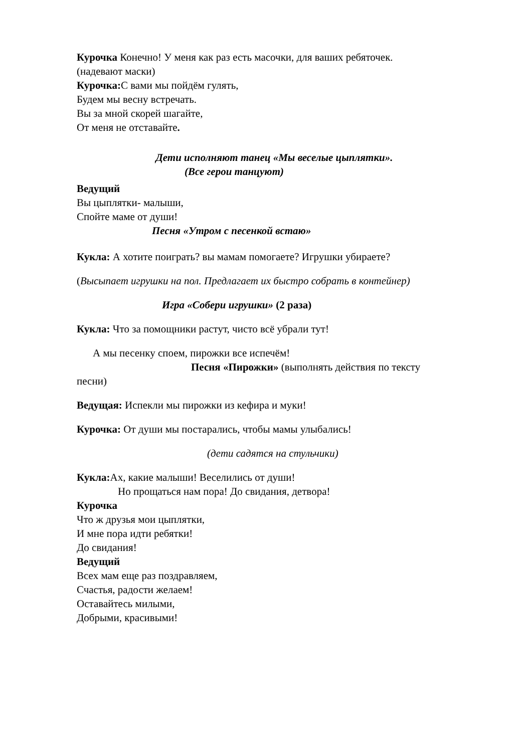Курочка Конечно! У меня как раз есть масочки, для ваших ребяточек.
(надевают маски)
Курочка: С вами мы пойдём гулять,
Будем мы весну встречать.
Вы за мной скорей шагайте,
От меня не отставайте.
Дети исполняют танец «Мы веселые цыплятки».
(Все герои танцуют)
Ведущий
Вы цыплятки- малыши,
Спойте маме от души!
Песня «Утром с песенкой встаю»
Кукла: А хотите поиграть? вы мамам помогаете? Игрушки убираете?
(Высыпает игрушки на пол. Предлагает их быстро собрать в контейнер)
Игра «Собери игрушки» (2 раза)
Кукла: Что за помощники растут, чисто всё убрали тут!
А мы песенку споем, пирожки все испечём!
Песня «Пирожки» (выполнять действия по тексту
песни)
Ведущая: Испекли мы пирожки из кефира и муки!
Курочка: От души мы постарались, чтобы мамы улыбались!
(дети садятся на стульчики)
Кукла: Ах, какие малыши! Веселились от души!
Но прощаться нам пора! До свидания, детвора!
Курочка
Что ж друзья мои цыплятки,
И мне пора идти ребятки!
До свидания!
Ведущий
Всех мам еще раз поздравляем,
Счастья, радости желаем!
Оставайтесь милыми,
Добрыми, красивыми!